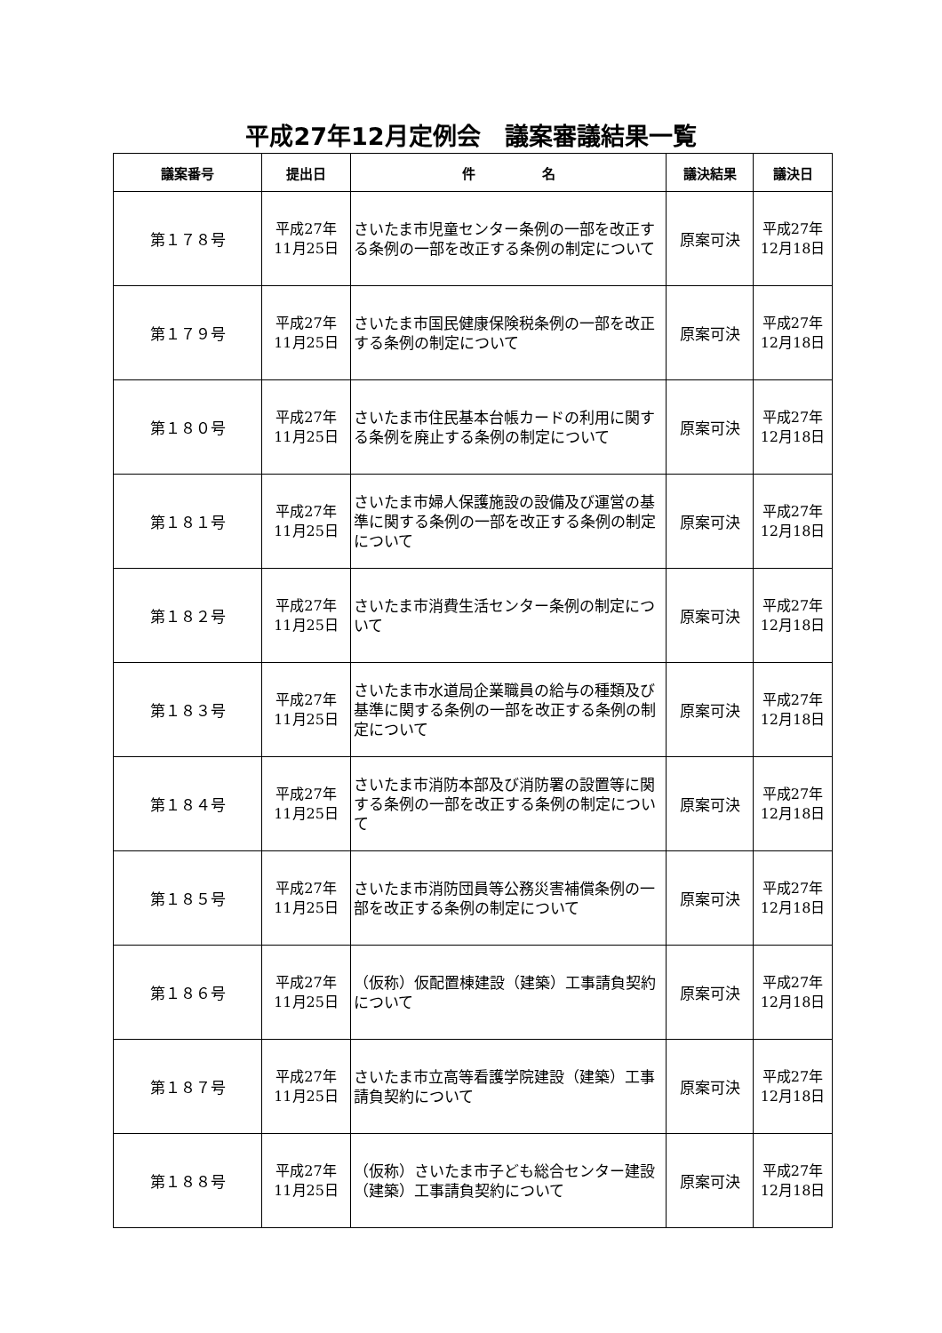平成27年12月定例会　議案審議結果一覧
| 議案番号 | 提出日 | 件 名 | 議決結果 | 議決日 |
| --- | --- | --- | --- | --- |
| 第１７８号 | 平成27年 11月25日 | さいたま市児童センター条例の一部を改正する条例の一部を改正する条例の制定について | 原案可決 | 平成27年 12月18日 |
| 第１７９号 | 平成27年 11月25日 | さいたま市国民健康保険税条例の一部を改正する条例の制定について | 原案可決 | 平成27年 12月18日 |
| 第１８０号 | 平成27年 11月25日 | さいたま市住民基本台帳カードの利用に関する条例を廃止する条例の制定について | 原案可決 | 平成27年 12月18日 |
| 第１８１号 | 平成27年 11月25日 | さいたま市婦人保護施設の設備及び運営の基準に関する条例の一部を改正する条例の制定について | 原案可決 | 平成27年 12月18日 |
| 第１８２号 | 平成27年 11月25日 | さいたま市消費生活センター条例の制定について | 原案可決 | 平成27年 12月18日 |
| 第１８３号 | 平成27年 11月25日 | さいたま市水道局企業職員の給与の種類及び基準に関する条例の一部を改正する条例の制定について | 原案可決 | 平成27年 12月18日 |
| 第１８４号 | 平成27年 11月25日 | さいたま市消防本部及び消防署の設置等に関する条例の一部を改正する条例の制定について | 原案可決 | 平成27年 12月18日 |
| 第１８５号 | 平成27年 11月25日 | さいたま市消防団員等公務災害補償条例の一部を改正する条例の制定について | 原案可決 | 平成27年 12月18日 |
| 第１８６号 | 平成27年 11月25日 | （仮称）仮配置棟建設（建築）工事請負契約について | 原案可決 | 平成27年 12月18日 |
| 第１８７号 | 平成27年 11月25日 | さいたま市立高等看護学院建設（建築）工事請負契約について | 原案可決 | 平成27年 12月18日 |
| 第１８８号 | 平成27年 11月25日 | （仮称）さいたま市子ども総合センター建設（建築）工事請負契約について | 原案可決 | 平成27年 12月18日 |